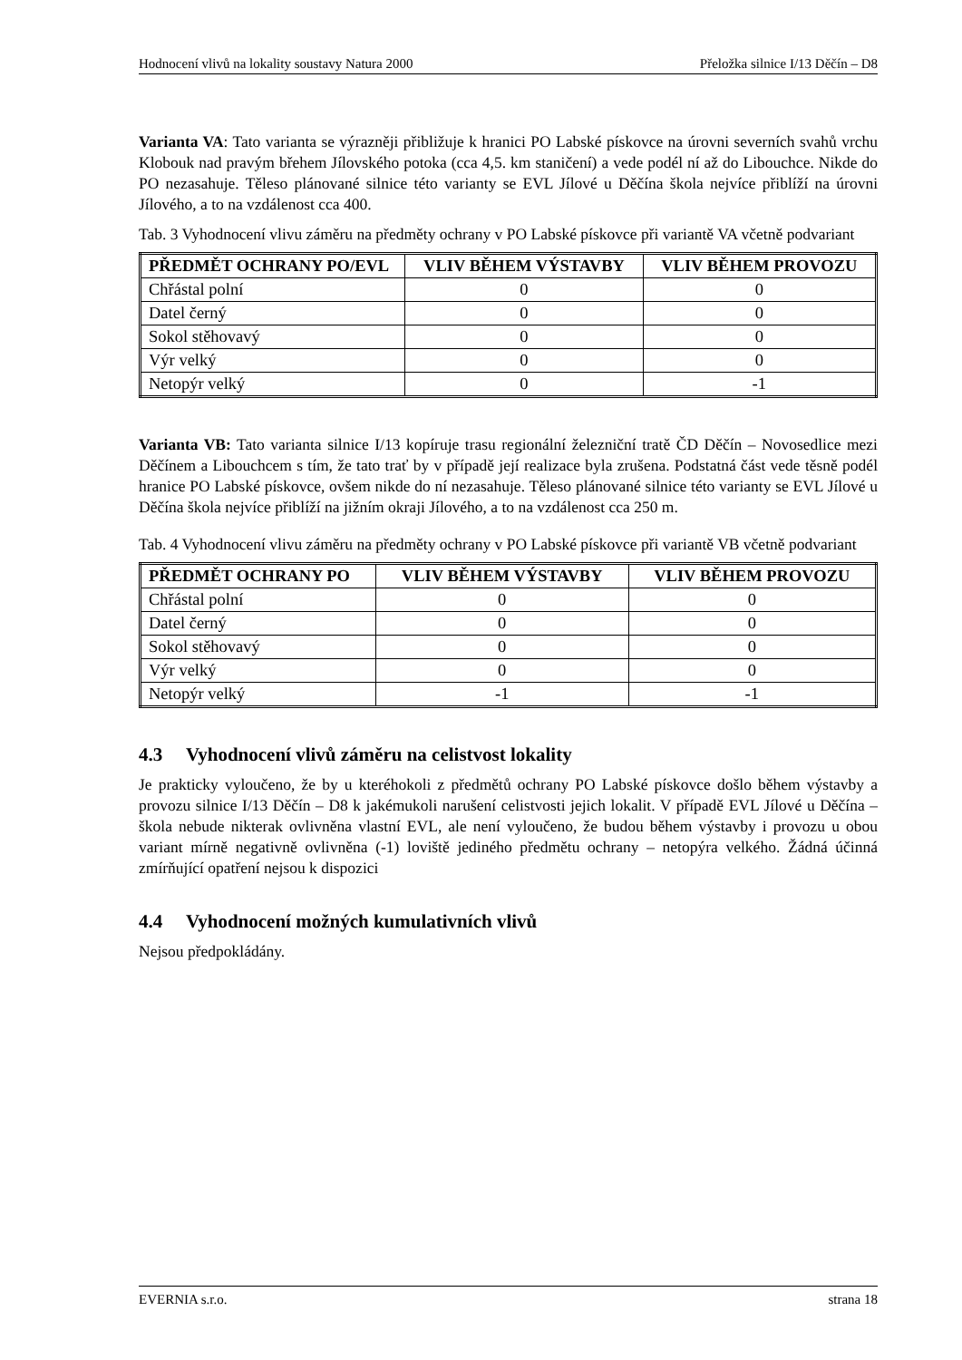Hodnocení vlivů na lokality soustavy Natura 2000 Přeložka silnice I/13 Děčín – D8
Varianta VA: Tato varianta se výrazněji přibližuje k hranici PO Labské pískovce na úrovni severních svahů vrchu Klobouk nad pravým břehem Jílovského potoka (cca 4,5. km staničení) a vede podél ní až do Libouchce. Nikde do PO nezasahuje. Těleso plánované silnice této varianty se EVL Jílové u Děčína škola nejvíce přiblíží na úrovni Jílového, a to na vzdálenost cca 400.
Tab. 3 Vyhodnocení vlivu záměru na předměty ochrany v PO Labské pískovce při variantě VA včetně podvariant
| PŘEDMĚT OCHRANY PO/EVL | VLIV BĚHEM VÝSTAVBY | VLIV BĚHEM PROVOZU |
| --- | --- | --- |
| Chřástal polní | 0 | 0 |
| Datel černý | 0 | 0 |
| Sokol stěhovavý | 0 | 0 |
| Výr velký | 0 | 0 |
| Netopýr velký | 0 | -1 |
Varianta VB: Tato varianta silnice I/13 kopíruje trasu regionální železniční tratě ČD Děčín – Novosedlice mezi Děčínem a Libouchcem s tím, že tato trať by v případě její realizace byla zrušena. Podstatná část vede těsně podél hranice PO Labské pískovce, ovšem nikde do ní nezasahuje. Těleso plánované silnice této varianty se EVL Jílové u Děčína škola nejvíce přiblíží na jižním okraji Jílového, a to na vzdálenost cca 250 m.
Tab. 4 Vyhodnocení vlivu záměru na předměty ochrany v PO Labské pískovce při variantě VB včetně podvariant
| PŘEDMĚT OCHRANY PO | VLIV BĚHEM VÝSTAVBY | VLIV BĚHEM PROVOZU |
| --- | --- | --- |
| Chřástal polní | 0 | 0 |
| Datel černý | 0 | 0 |
| Sokol stěhovavý | 0 | 0 |
| Výr velký | 0 | 0 |
| Netopýr velký | -1 | -1 |
4.3 Vyhodnocení vlivů záměru na celistvost lokality
Je prakticky vyloučeno, že by u kteréhokoli z předmětů ochrany PO Labské pískovce došlo během výstavby a provozu silnice I/13 Děčín – D8 k jakémukoli narušení celistvosti jejich lokalit. V případě EVL Jílové u Děčína – škola nebude nikterak ovlivněna vlastní EVL, ale není vyloučeno, že budou během výstavby i provozu u obou variant mírně negativně ovlivněna (-1) loviště jediného předmětu ochrany – netopýra velkého. Žádná účinná zmírňující opatření nejsou k dispozici
4.4 Vyhodnocení možných kumulativních vlivů
Nejsou předpokládány.
EVERNIA s.r.o. strana 18